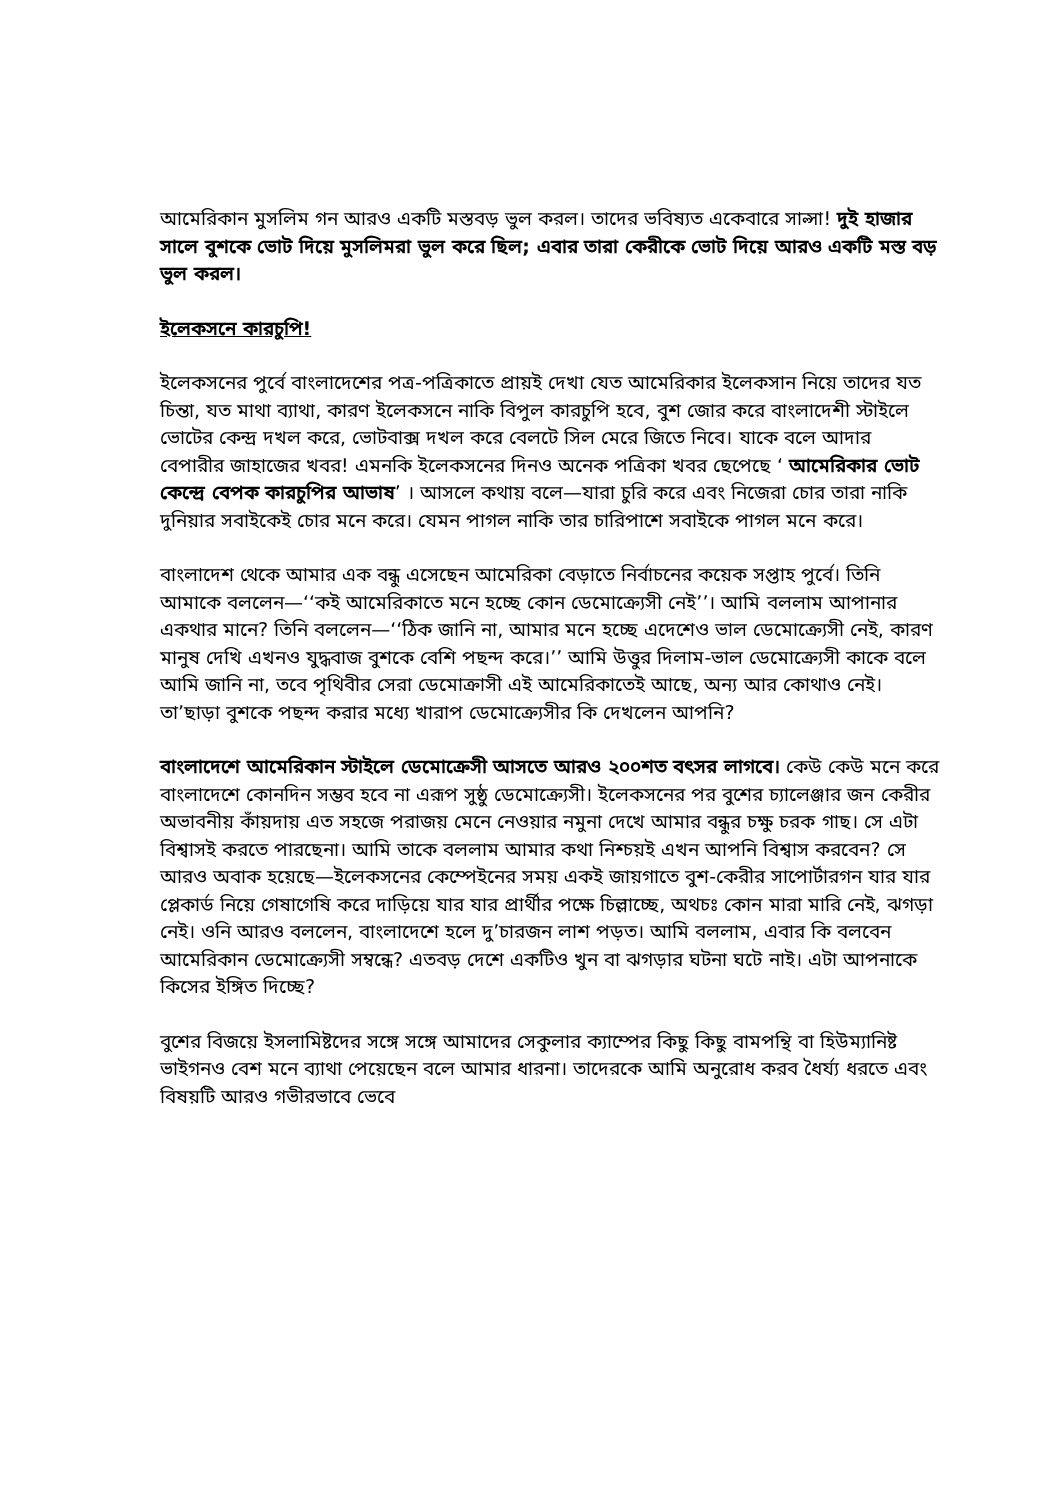আমেরিকান মুসলিম গন আরও একটি মস্তবড় ভুল করল। তাদের ভবিষ্যত একেবারে সাল্সা! দুই হাজার সালে বুশকে ভোট দিয়ে মুসলিমরা ভুল করে ছিল; এবার তারা কেরীকে ভোট দিয়ে আরও একটি মস্ত বড় ভুল করল।
ইলেকসনে কারচুপি!
ইলেকসনের পুর্বে বাংলাদেশের পত্র-পত্রিকাতে প্রায়ই দেখা যেত আমেরিকার ইলেকসান নিয়ে তাদের যত চিন্তা, যত মাথা ব্যাথা, কারণ ইলেকসনে নাকি বিপুল কারচুপি হবে, বুশ জোর করে বাংলাদেশী স্টাইলে ভোটের কেন্দ্র দখল করে, ভোটবাক্স দখল করে বেলটে সিল মেরে জিতে নিবে। যাকে বলে আদার বেপারীর জাহাজের খবর! এমনকি ইলেকসনের দিনও অনেক পত্রিকা খবর ছেপেছে ‘ আমেরিকার ভোট কেন্দ্রে বেপক কারচুপির আভাষ’ । আসলে কথায় বলে—যারা চুরি করে এবং নিজেরা চোর তারা নাকি দুনিয়ার সবাইকেই চোর মনে করে। যেমন পাগল নাকি তার চারিপাশে সবাইকে পাগল মনে করে।
বাংলাদেশ থেকে আমার এক বন্ধু এসেছেন আমেরিকা বেড়াতে নির্বাচনের কয়েক সপ্তাহ পুর্বে। তিনি আমাকে বললেন—‘‘কই আমেরিকাতে মনে হচ্ছে কোন ডেমোক্র্যেসী নেই’’। আমি বললাম আপানার একথার মানে? তিনি বললেন—‘‘ঠিক জানি না, আমার মনে হচ্ছে এদেশেও ভাল ডেমোক্র্যেসী নেই, কারণ মানুষ দেখি এখনও যুদ্ধবাজ বুশকে বেশি পছন্দ করে।’’ আমি উত্তুর দিলাম-ভাল ডেমোক্র্যেসী কাকে বলে আমি জানি না, তবে পৃথিবীর সেরা ডেমোক্রাসী এই আমেরিকাতেই আছে, অন্য আর কোথাও নেই। তা’ছাড়া বুশকে পছন্দ করার মধ্যে খারাপ ডেমোক্র্যেসীর কি দেখলেন আপনি?
বাংলাদেশে আমেরিকান স্টাইলে ডেমোক্রেসী আসতে আরও ২০০শত বৎসর লাগবে। কেউ কেউ মনে করে বাংলাদেশে কোনদিন সম্ভব হবে না এরূপ সুষ্ঠু ডেমোক্র্যেসী। ইলেকসনের পর বুশের চ্যালেঞ্জার জন কেরীর অভাবনীয় কাঁয়দায় এত সহজে পরাজয় মেনে নেওয়ার নমুনা দেখে আমার বন্ধুর চক্ষু চরক গাছ। সে এটা বিশ্বাসই করতে পারছেনা। আমি তাকে বললাম আমার কথা নিশ্চয়ই এখন আপনি বিশ্বাস করবেন? সে আরও অবাক হয়েছে—ইলেকসনের কেম্পেইনের সময় একই জায়গাতে বুশ-কেরীর সাপোর্টারগন যার যার প্লেকার্ড নিয়ে গেষাগেষি করে দাড়িয়ে যার যার প্রার্থীর পক্ষে চিল্লাচ্ছে, অথচঃ কোন মারা মারি নেই, ঝগড়া নেই। ওনি আরও বললেন, বাংলাদেশে হলে দু’চারজন লাশ পড়ত। আমি বললাম, এবার কি বলবেন আমেরিকান ডেমোক্র্যেসী সম্বন্ধে? এতবড় দেশে একটিও খুন বা ঝগড়ার ঘটনা ঘটে নাই। এটা আপনাকে কিসের ইঙ্গিত দিচ্ছে?
বুশের বিজয়ে ইসলামিষ্টদের সঙ্গে সঙ্গে আমাদের সেকুলার ক্যাম্পের কিছু কিছু বামপন্থি বা হিউম্যানিষ্ট ভাইগনও বেশ মনে ব্যাথা পেয়েছেন বলে আমার ধারনা। তাদেরকে আমি অনুরোধ করব ধৈর্য্য ধরতে এবং বিষয়টি আরও গভীরভাবে ভেবে